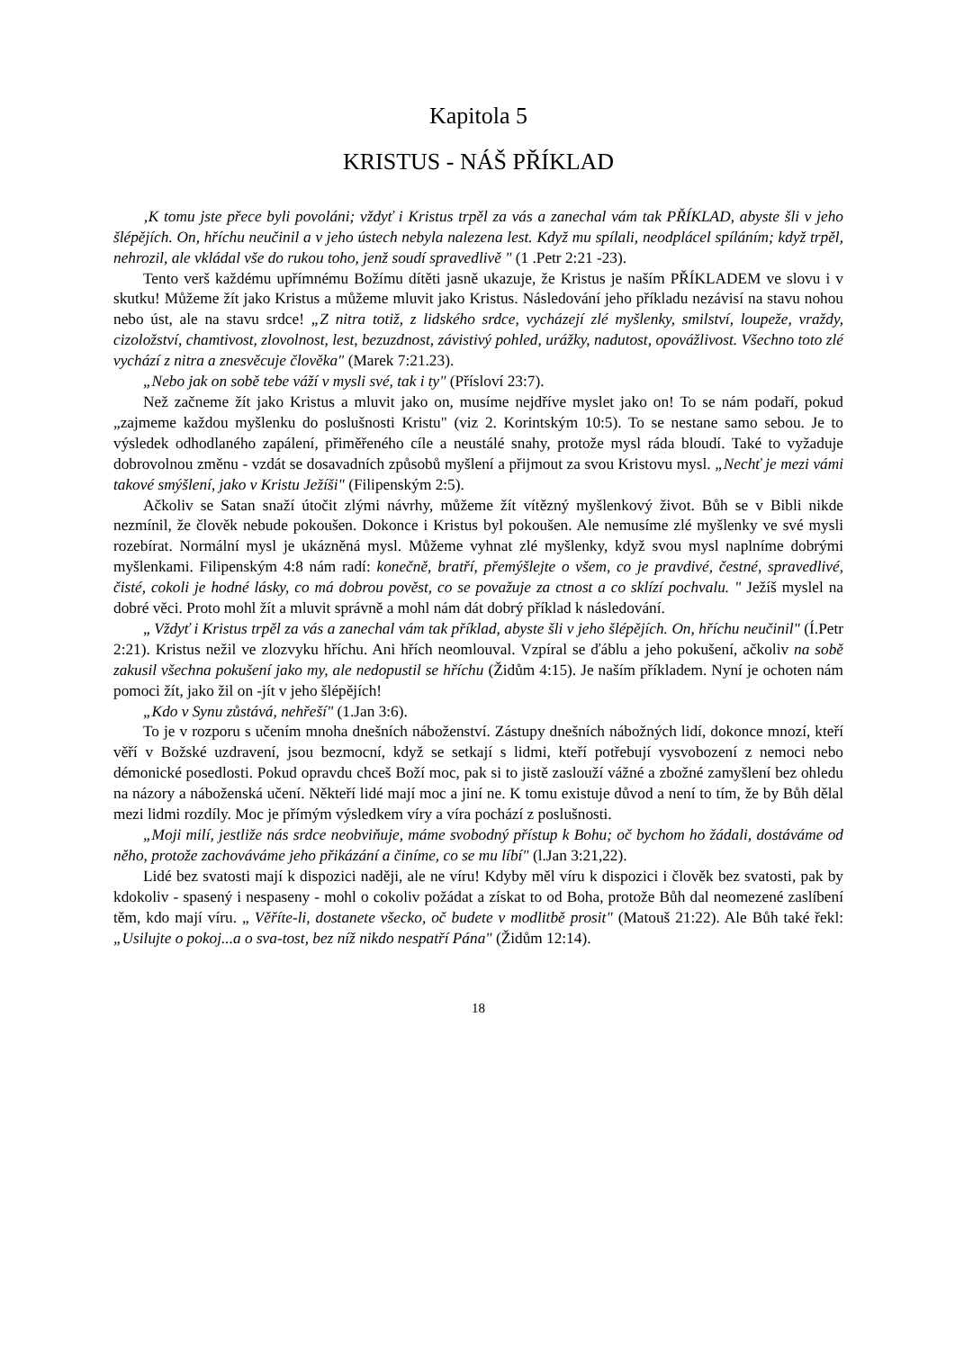Kapitola 5
KRISTUS - NÁŠ PŘÍKLAD
‚K tomu jste přece byli povoláni; vždyť i Kristus trpěl za vás a zanechal vám tak PŘÍKLAD, abyste šli v jeho šlépějích. On, hříchu neučinil a v jeho ústech nebyla nalezena lest. Když mu spílali, neodplácel spíláním; když trpěl, nehrozil, ale vkládal vše do rukou toho, jenž soudí spravedlivě " (1 .Petr 2:21 -23).
Tento verš každému upřímnému Božímu dítěti jasně ukazuje, že Kristus je naším PŘÍKLADEM ve slovu i v skutku! Můžeme žít jako Kristus a můžeme mluvit jako Kristus. Následování jeho příkladu nezávisí na stavu nohou nebo úst, ale na stavu srdce! „Z nitra totiž, z lidského srdce, vycházejí zlé myšlenky, smilství, loupeže, vraždy, cizoložství, chamtivost, zlovolnost, lest, bezuzdnost, závistivý pohled, urážky, nadutost, opovážlivost. Všechno toto zlé vychází z nitra a znesvěcuje člověka" (Marek 7:21.23).
„Nebo jak on sobě tebe váží v mysli své, tak i ty" (Přísloví 23:7).
Než začneme žít jako Kristus a mluvit jako on, musíme nejdříve myslet jako on! To se nám podaří, pokud „zajmeme každou myšlenku do poslušnosti Kristu" (viz 2. Korintským 10:5). To se nestane samo sebou. Je to výsledek odhodlaného zapálení, přiměřeného cíle a neustálé snahy, protože mysl ráda bloudí. Také to vyžaduje dobrovolnou změnu - vzdát se dosavadních způsobů myšlení a přijmout za svou Kristovu mysl. „Nechť je mezi vámi takové smýšlení, jako v Kristu Ježíši" (Filipenským 2:5).
Ačkoliv se Satan snaží útočit zlými návrhy, můžeme žít vítězný myšlenkový život. Bůh se v Bibli nikde nezmínil, že člověk nebude pokoušen. Dokonce i Kristus byl pokoušen. Ale nemusíme zlé myšlenky ve své mysli rozebírat. Normální mysl je ukázněná mysl. Můžeme vyhnat zlé myšlenky, když svou mysl naplníme dobrými myšlenkami. Filipenským 4:8 nám radí: konečně, bratří, přemýšlejte o všem, co je pravdivé, čestné, spravedlivé, čisté, cokoli je hodné lásky, co má dobrou pověst, co se považuje za ctnost a co sklízí pochvalu. " Ježíš myslel na dobré věci. Proto mohl žít a mluvit správně a mohl nám dát dobrý příklad k následování.
„ Vždyť i Kristus trpěl za vás a zanechal vám tak příklad, abyste šli v jeho šlépějích. On, hříchu neučinil" (Í.Petr 2:21). Kristus nežil ve zlozvyku hříchu. Ani hřích neomlouval. Vzpíral se ďáblu a jeho pokušení, ačkoliv na sobě zakusil všechna pokušení jako my, ale nedopustil se hříchu (Židům 4:15). Je naším příkladem. Nyní je ochoten nám pomoci žít, jako žil on -jít v jeho šlépějích!
„Kdo v Synu zůstává, nehřeší" (1.Jan 3:6).
To je v rozporu s učením mnoha dnešních náboženství. Zástupy dnešních nábožných lidí, dokonce mnozí, kteří věří v Božské uzdravení, jsou bezmocní, když se setkají s lidmi, kteří potřebují vysvobození z nemoci nebo démonické posedlosti. Pokud opravdu chceš Boží moc, pak si to jistě zaslouží vážné a zbožné zamyšlení bez ohledu na názory a náboženská učení. Někteří lidé mají moc a jiní ne. K tomu existuje důvod a není to tím, že by Bůh dělal mezi lidmi rozdíly. Moc je přímým výsledkem víry a víra pochází z poslušnosti.
„Moji milí, jestliže nás srdce neobviňuje, máme svobodný přístup k Bohu; oč bychom ho žádali, dostáváme od něho, protože zachováváme jeho přikázání a činíme, co se mu líbí" (l.Jan 3:21,22).
Lidé bez svatosti mají k dispozici naději, ale ne víru! Kdyby měl víru k dispozici i člověk bez svatosti, pak by kdokoliv - spasený i nespaseny - mohl o cokoliv požádat a získat to od Boha, protože Bůh dal neomezené zaslíbení těm, kdo mají víru. „ Věříte-li, dostanete všecko, oč budete v modlitbě prosit" (Matouš 21:22). Ale Bůh také řekl: „Usilujte o pokoj...a o sva-tost, bez níž nikdo nespatří Pána" (Židům 12:14).
18